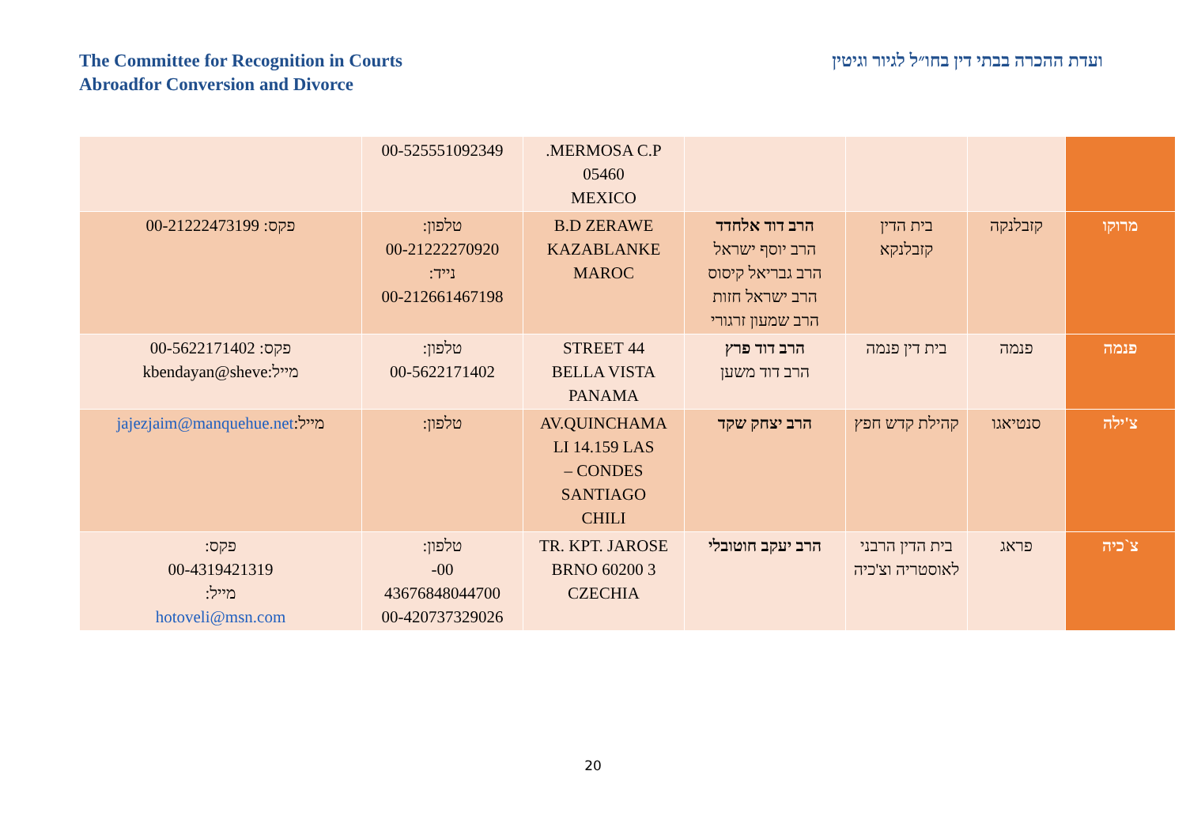The Committee for Recognition in Courts
Abroadfor Conversion and Divorce
ועדת ההכרה בבתי דין בחו״ל לגיור וגיטין
| | | | | MERMOSA C.P. 05460 MEXICO | 00-525551092349 | |
| מרוקו | קזבלנקה | בית הדין קזבלנקא | הרב דוד אלחדד הרב יוסף ישראל הרב גבריאל קיסוס הרב ישראל חזות הרב שמעון זרגורי | B.D ZERAWE KAZABLANKE MAROC | טלפון: 00-21222270920 נייד: 00-212661467198 | פקס: 00-21222473199 |
| פנמה | פנמה | בית דין פנמה | הרב דוד פרץ הרב דוד משען | 44 STREET BELLA VISTA PANAMA | טלפון: 00-5622171402 | פקס: 00-5622171402 מייל:kbendayan@sheve |
| צ'ילה | סנטיאגו | קהילת קדש חפץ | הרב יצחק שקד | AV.QUINCHAMA LI 14.159 LAS CONDES – SANTIAGO CHILI | טלפון: | מייל: jajezjaim@manquehue.net |
| צ`כיה | פראג | בית הדין הרבני לאוסטריה וצ'כיה | הרב יעקב חוטובלי | TR. KPT. JAROSE 3 BRNO 60200 CZECHIA | טלפון: 00- 43676848044700 00-420737329026 | פקס: 00-4319421319 מייל: hotoveli@msn.com |
20